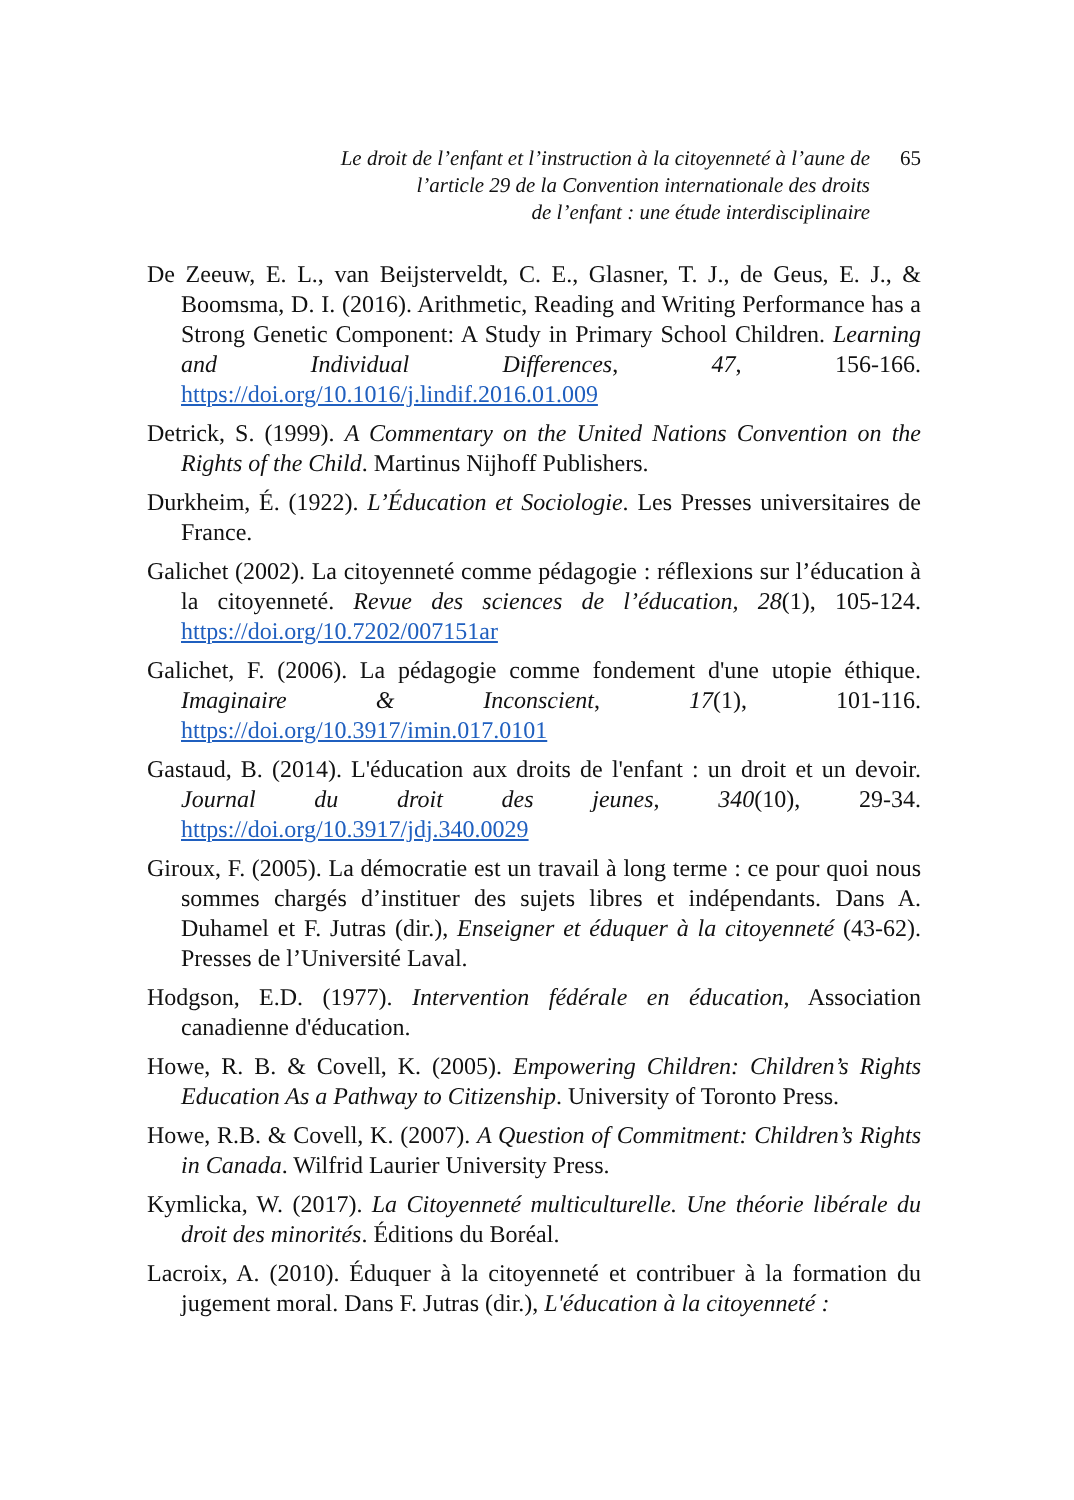Le droit de l’enfant et l’instruction à la citoyenneté à l’aune de
l’article 29 de la Convention internationale des droits
de l’enfant : une étude interdisciplinaire
65
De Zeeuw, E. L., van Beijsterveldt, C. E., Glasner, T. J., de Geus, E. J., & Boomsma, D. I. (2016). Arithmetic, Reading and Writing Performance has a Strong Genetic Component: A Study in Primary School Children. Learning and Individual Differences, 47, 156-166. https://doi.org/10.1016/j.lindif.2016.01.009
Detrick, S. (1999). A Commentary on the United Nations Convention on the Rights of the Child. Martinus Nijhoff Publishers.
Durkheim, É. (1922). L’Éducation et Sociologie. Les Presses universitaires de France.
Galichet (2002). La citoyenneté comme pédagogie : réflexions sur l’éducation à la citoyenneté. Revue des sciences de l’éducation, 28(1), 105-124. https://doi.org/10.7202/007151ar
Galichet, F. (2006). La pédagogie comme fondement d'une utopie éthique. Imaginaire & Inconscient, 17(1), 101-116. https://doi.org/10.3917/imin.017.0101
Gastaud, B. (2014). L'éducation aux droits de l'enfant : un droit et un devoir. Journal du droit des jeunes, 340(10), 29-34. https://doi.org/10.3917/jdj.340.0029
Giroux, F. (2005). La démocratie est un travail à long terme : ce pour quoi nous sommes chargés d’instituer des sujets libres et indépendants. Dans A. Duhamel et F. Jutras (dir.), Enseigner et éduquer à la citoyenneté (43-62). Presses de l’Université Laval.
Hodgson, E.D. (1977). Intervention fédérale en éducation, Association canadienne d'éducation.
Howe, R. B. & Covell, K. (2005). Empowering Children: Children’s Rights Education As a Pathway to Citizenship. University of Toronto Press.
Howe, R.B. & Covell, K. (2007). A Question of Commitment: Children’s Rights in Canada. Wilfrid Laurier University Press.
Kymlicka, W. (2017). La Citoyenneté multiculturelle. Une théorie libérale du droit des minorités. Éditions du Boréal.
Lacroix, A. (2010). Éduquer à la citoyenneté et contribuer à la formation du jugement moral. Dans F. Jutras (dir.), L'éducation à la citoyenneté :